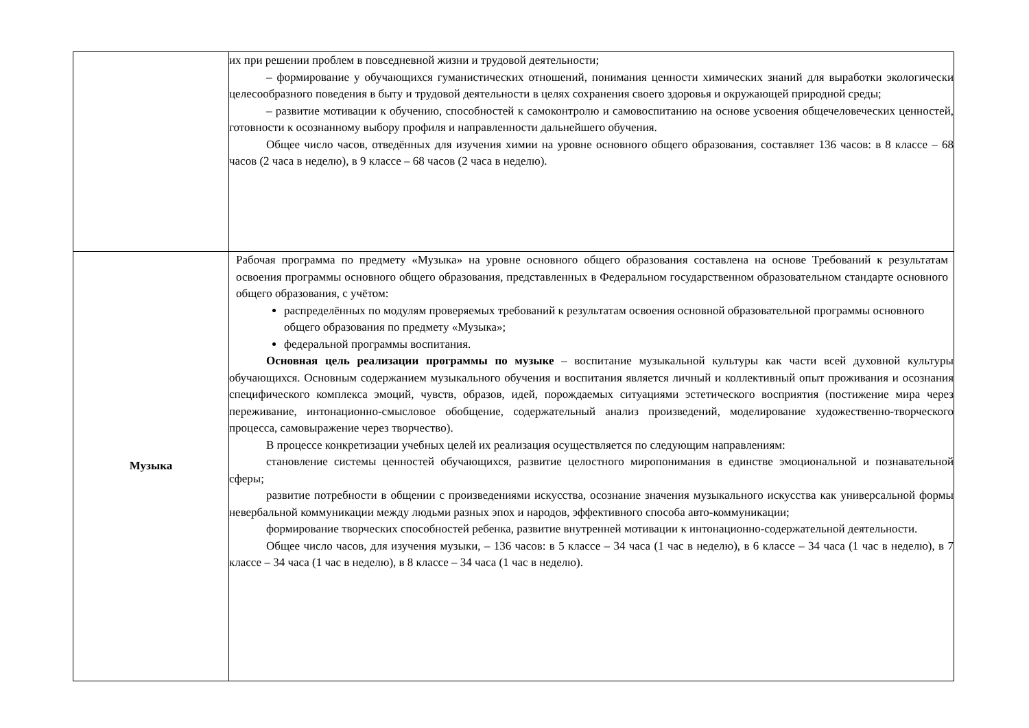| | их при решении проблем в повседневной жизни и трудовой деятельности; – формирование у обучающихся гуманистических отношений, понимания ценности химических знаний для выработки экологически целесообразного поведения в быту и трудовой деятельности в целях сохранения своего здоровья и окружающей природной среды; – развитие мотивации к обучению, способностей к самоконтролю и самовоспитанию на основе усвоения общечеловеческих ценностей, готовности к осознанному выбору профиля и направленности дальнейшего обучения. Общее число часов, отведённых для изучения химии на уровне основного общего образования, составляет 136 часов: в 8 классе – 68 часов (2 часа в неделю), в 9 классе – 68 часов (2 часа в неделю). |
| Музыка | Рабочая программа по предмету «Музыка» на уровне основного общего образования составлена на основе Требований к результатам освоения программы основного общего образования, представленных в Федеральном государственном образовательном стандарте основного общего образования, с учётом: распределённых по модулям проверяемых требований к результатам освоения основной образовательной программы основного общего образования по предмету «Музыка»; федеральной программы воспитания. Основная цель реализации программы по музыке – воспитание музыкальной культуры как части всей духовной культуры обучающихся. Основным содержанием музыкального обучения и воспитания является личный и коллективный опыт проживания и осознания специфического комплекса эмоций, чувств, образов, идей, порождаемых ситуациями эстетического восприятия (постижение мира через переживание, интонационно-смысловое обобщение, содержательный анализ произведений, моделирование художественно-творческого процесса, самовыражение через творчество). В процессе конкретизации учебных целей их реализация осуществляется по следующим направлениям: становление системы ценностей обучающихся, развитие целостного миропонимания в единстве эмоциональной и познавательной сферы; развитие потребности в общении с произведениями искусства, осознание значения музыкального искусства как универсальной формы невербальной коммуникации между людьми разных эпох и народов, эффективного способа авто-коммуникации; формирование творческих способностей ребенка, развитие внутренней мотивации к интонационно-содержательной деятельности. Общее число часов, для изучения музыки, – 136 часов: в 5 классе – 34 часа (1 час в неделю), в 6 классе – 34 часа (1 час в неделю), в 7 классе – 34 часа (1 час в неделю), в 8 классе – 34 часа (1 час в неделю). |